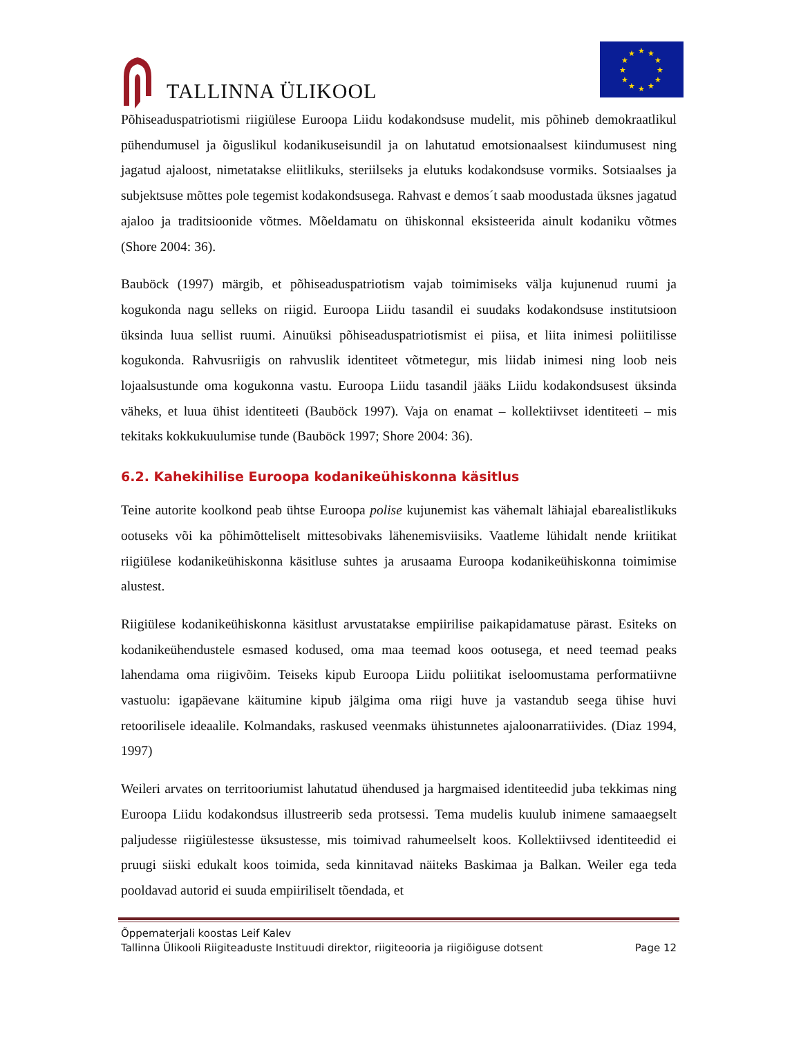TALLINNA ÜLIKOOL
★
★
★
★
★
★
★
★
★
★
★
★
Põhiseaduspatriotismi riigiülese Euroopa Liidu kodakondsuse mudelit, mis põhineb demokraatlikul pühendumusel ja õiguslikul kodanikuseisundil ja on lahutatud emotsionaalsest kiindumusest ning jagatud ajaloost, nimetatakse eliitlikuks, steriilseks ja elutuks kodakondsuse vormiks. Sotsiaalses ja subjektsuse mõttes pole tegemist kodakondsusega. Rahvast e demos´t saab moodustada üksnes jagatud ajaloo ja traditsioonide võtmes. Mõeldamatu on ühiskonnal eksisteerida ainult kodaniku võtmes (Shore 2004: 36).
Bauböck (1997) märgib, et põhiseaduspatriotism vajab toimimiseks välja kujunenud ruumi ja kogukonda nagu selleks on riigid. Euroopa Liidu tasandil ei suudaks kodakondsuse institutsioon üksinda luua sellist ruumi. Ainuüksi põhiseaduspatriotismist ei piisa, et liita inimesi poliitilisse kogukonda. Rahvusriigis on rahvuslik identiteet võtmetegur, mis liidab inimesi ning loob neis lojaalsustunde oma kogukonna vastu. Euroopa Liidu tasandil jääks Liidu kodakondsusest üksinda väheks, et luua ühist identiteeti (Bauböck 1997). Vaja on enamat – kollektiivset identiteeti – mis tekitaks kokkukuulumise tunde (Bauböck 1997; Shore 2004: 36).
6.2. Kahekihilise Euroopa kodanikeühiskonna käsitlus
Teine autorite koolkond peab ühtse Euroopa polise kujunemist kas vähemalt lähiajal ebarealistlikuks ootuseks või ka põhimõtteliselt mittesobivaks lähenemisviisiks. Vaatleme lühidalt nende kriitikat riigiülese kodanikeühiskonna käsitluse suhtes ja arusaama Euroopa kodanikeühiskonna toimimise alustest.
Riigiülese kodanikeühiskonna käsitlust arvustatakse empiirilise paikapidamatuse pärast. Esiteks on kodanikeühendustele esmased kodused, oma maa teemad koos ootusega, et need teemad peaks lahendama oma riigivõim. Teiseks kipub Euroopa Liidu poliitikat iseloomustama performatiivne vastuolu: igapäevane käitumine kipub jälgima oma riigi huve ja vastandub seega ühise huvi retoorilisele ideaalile. Kolmandaks, raskused veenmaks ühistunnetes ajaloonarratiivides. (Diaz 1994, 1997)
Weileri arvates on territooriumist lahutatud ühendused ja hargmaised identiteedid juba tekkimas ning Euroopa Liidu kodakondsus illustreerib seda protsessi. Tema mudelis kuulub inimene samaaegselt paljudesse riigiülestesse üksustesse, mis toimivad rahumeelselt koos. Kollektiivsed identiteedid ei pruugi siiski edukalt koos toimida, seda kinnitavad näiteks Baskimaa ja Balkan. Weiler ega teda pooldavad autorid ei suuda empiiriliselt tõendada, et
Õppematerjali koostas Leif Kalev
Tallinna Ülikooli Riigiteaduste Instituudi direktor, riigiteooria ja riigiõiguse dotsent Page 12